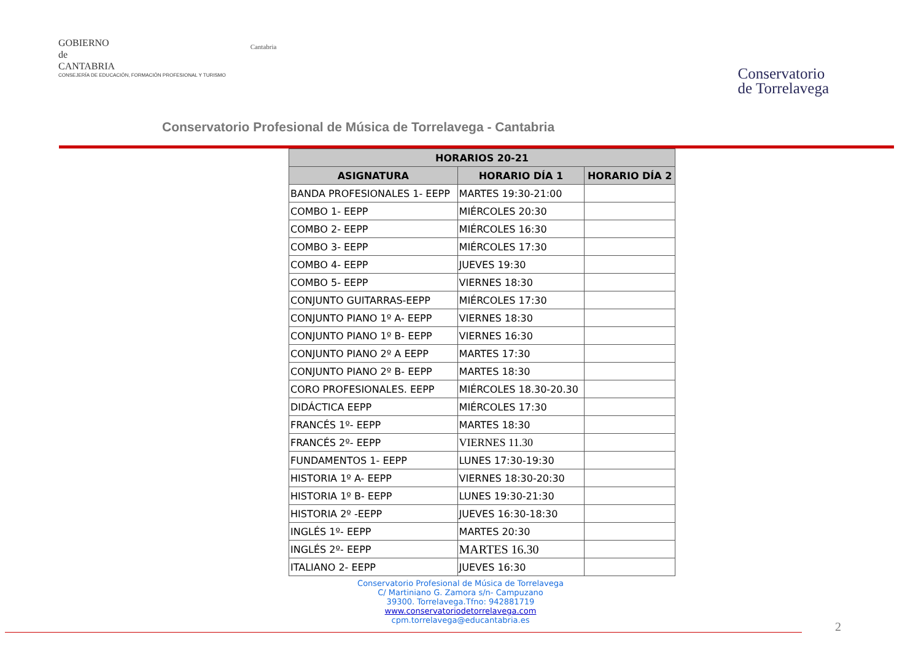GOBIERNO
de
CANTABRIA
CONSEJERÍA DE EDUCACIÓN, FORMACIÓN PROFESIONAL Y TURISMO
Cantabria
Conservatorio
de Torrelavega
Conservatorio Profesional de Música de Torrelavega - Cantabria
| HORARIOS 20-21 | | |
| --- | --- | --- |
| ASIGNATURA | HORARIO DÍA 1 | HORARIO DÍA 2 |
| BANDA PROFESIONALES 1- EEPP | MARTES 19:30-21:00 | |
| COMBO 1- EEPP | MIÉRCOLES 20:30 | |
| COMBO 2- EEPP | MIÉRCOLES 16:30 | |
| COMBO 3- EEPP | MIÉRCOLES 17:30 | |
| COMBO 4- EEPP | JUEVES 19:30 | |
| COMBO 5- EEPP | VIERNES 18:30 | |
| CONJUNTO GUITARRAS-EEPP | MIÉRCOLES 17:30 | |
| CONJUNTO PIANO 1º A- EEPP | VIERNES 18:30 | |
| CONJUNTO PIANO 1º B- EEPP | VIERNES 16:30 | |
| CONJUNTO PIANO 2º A EEPP | MARTES 17:30 | |
| CONJUNTO PIANO 2º B- EEPP | MARTES 18:30 | |
| CORO PROFESIONALES. EEPP | MIÉRCOLES 18.30-20.30 | |
| DIDÁCTICA EEPP | MIÉRCOLES 17:30 | |
| FRANCÉS 1º- EEPP | MARTES 18:30 | |
| FRANCÉS 2º- EEPP | VIERNES 11.30 | |
| FUNDAMENTOS 1- EEPP | LUNES 17:30-19:30 | |
| HISTORIA 1º A- EEPP | VIERNES 18:30-20:30 | |
| HISTORIA 1º B- EEPP | LUNES 19:30-21:30 | |
| HISTORIA 2º -EEPP | JUEVES 16:30-18:30 | |
| INGLÉS 1º- EEPP | MARTES 20:30 | |
| INGLÉS 2º- EEPP | MARTES 16.30 | |
| ITALIANO 2- EEPP | JUEVES 16:30 | |
Conservatorio Profesional de Música de Torrelavega
C/ Martiniano G. Zamora s/n- Campuzano
39300. Torrelavega.Tfno: 942881719
www.conservatoriodetorrelavega.com
cpm.torrelavega@educantabria.es
2